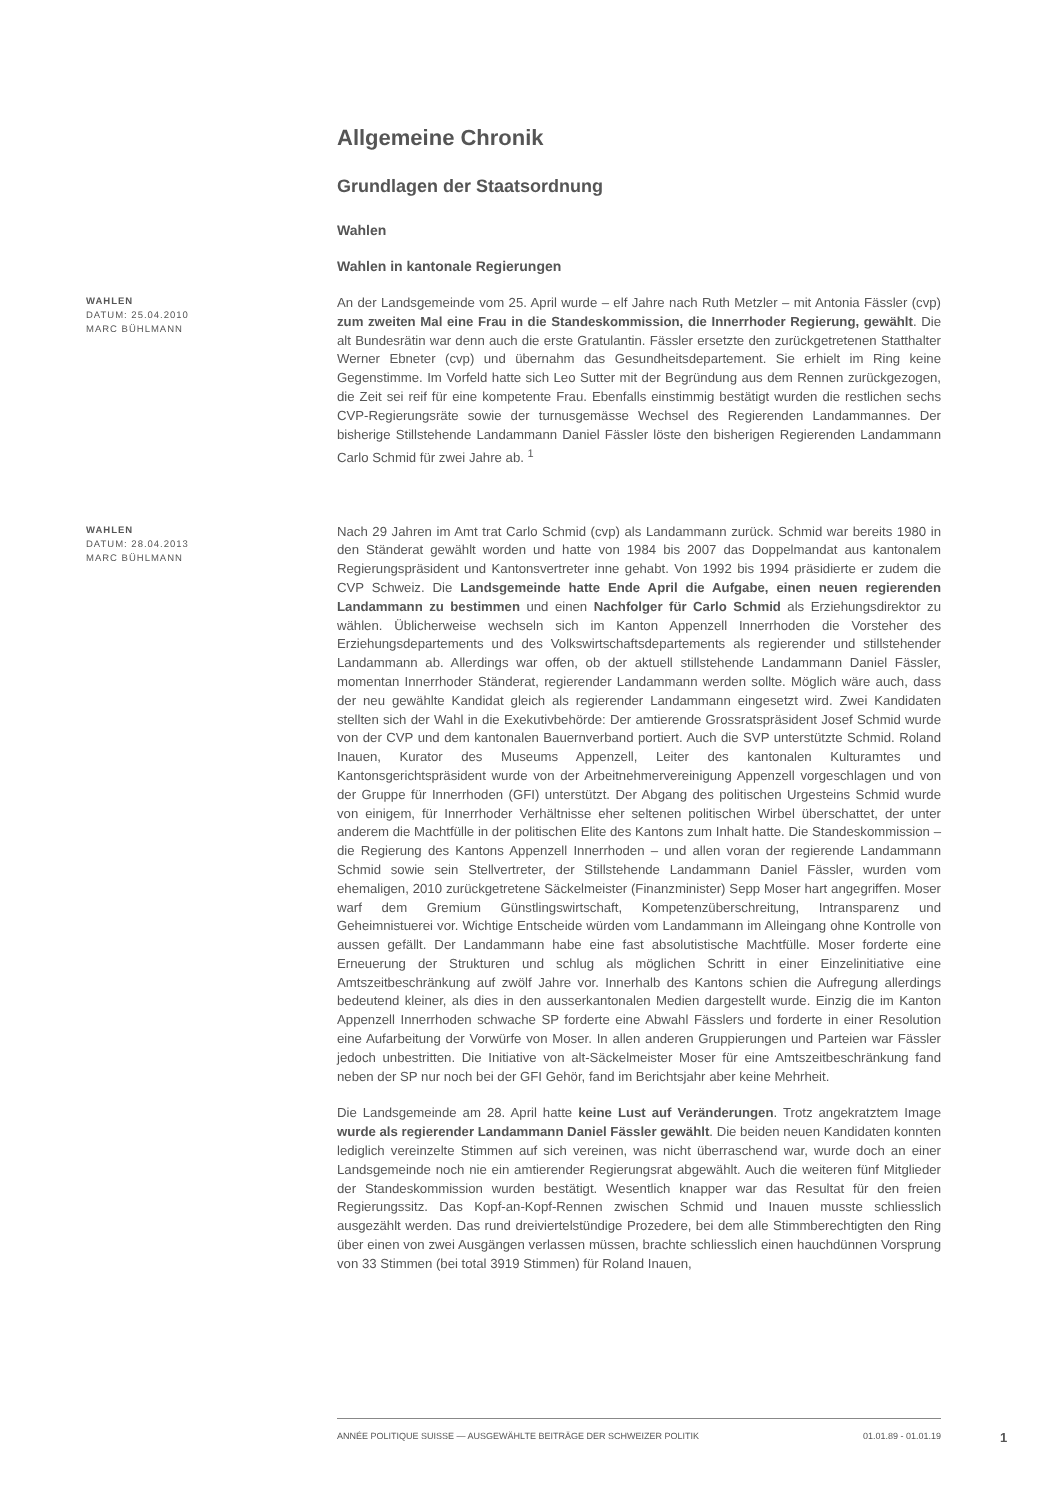Allgemeine Chronik
Grundlagen der Staatsordnung
Wahlen
Wahlen in kantonale Regierungen
WAHLEN
DATUM: 25.04.2010
MARC BÜHLMANN
An der Landsgemeinde vom 25. April wurde – elf Jahre nach Ruth Metzler – mit Antonia Fässler (cvp) zum zweiten Mal eine Frau in die Standeskommission, die Innerrhoder Regierung, gewählt. Die alt Bundesrätin war denn auch die erste Gratulantin. Fässler ersetzte den zurückgetretenen Statthalter Werner Ebneter (cvp) und übernahm das Gesundheitsdepartement. Sie erhielt im Ring keine Gegenstimme. Im Vorfeld hatte sich Leo Sutter mit der Begründung aus dem Rennen zurückgezogen, die Zeit sei reif für eine kompetente Frau. Ebenfalls einstimmig bestätigt wurden die restlichen sechs CVP-Regierungsräte sowie der turnusgemässe Wechsel des Regierenden Landammannes. Der bisherige Stillstehende Landammann Daniel Fässler löste den bisherigen Regierenden Landammann Carlo Schmid für zwei Jahre ab. <sup>1</sup>
WAHLEN
DATUM: 28.04.2013
MARC BÜHLMANN
Nach 29 Jahren im Amt trat Carlo Schmid (cvp) als Landammann zurück. Schmid war bereits 1980 in den Ständerat gewählt worden und hatte von 1984 bis 2007 das Doppelmandat aus kantonalem Regierungspräsident und Kantonsvertreter inne gehabt. Von 1992 bis 1994 präsidierte er zudem die CVP Schweiz. Die Landsgemeinde hatte Ende April die Aufgabe, einen neuen regierenden Landammann zu bestimmen und einen Nachfolger für Carlo Schmid als Erziehungsdirektor zu wählen. Üblicherweise wechseln sich im Kanton Appenzell Innerrhoden die Vorsteher des Erziehungsdepartements und des Volkswirtschaftsdepartements als regierender und stillstehender Landammann ab. Allerdings war offen, ob der aktuell stillstehende Landammann Daniel Fässler, momentan Innerrhoder Ständerat, regierender Landammann werden sollte. Möglich wäre auch, dass der neu gewählte Kandidat gleich als regierender Landammann eingesetzt wird. Zwei Kandidaten stellten sich der Wahl in die Exekutivbehörde: Der amtierende Grossratspräsident Josef Schmid wurde von der CVP und dem kantonalen Bauernverband portiert. Auch die SVP unterstützte Schmid. Roland Inauen, Kurator des Museums Appenzell, Leiter des kantonalen Kulturamtes und Kantonsgerichtspräsident wurde von der Arbeitnehmervereinigung Appenzell vorgeschlagen und von der Gruppe für Innerrhoden (GFI) unterstützt. Der Abgang des politischen Urgesteins Schmid wurde von einigem, für Innerrhoder Verhältnisse eher seltenen politischen Wirbel überschattet, der unter anderem die Machtfülle in der politischen Elite des Kantons zum Inhalt hatte. Die Standeskommission – die Regierung des Kantons Appenzell Innerrhoden – und allen voran der regierende Landammann Schmid sowie sein Stellvertreter, der Stillstehende Landammann Daniel Fässler, wurden vom ehemaligen, 2010 zurückgetretene Säckelmeister (Finanzminister) Sepp Moser hart angegriffen. Moser warf dem Gremium Günstlingswirtschaft, Kompetenzüberschreitung, Intransparenz und Geheimnistuerei vor. Wichtige Entscheide würden vom Landammann im Alleingang ohne Kontrolle von aussen gefällt. Der Landammann habe eine fast absolutistische Machtfülle. Moser forderte eine Erneuerung der Strukturen und schlug als möglichen Schritt in einer Einzelinitiative eine Amtszeitbeschränkung auf zwölf Jahre vor. Innerhalb des Kantons schien die Aufregung allerdings bedeutend kleiner, als dies in den ausserkantonalen Medien dargestellt wurde. Einzig die im Kanton Appenzell Innerrhoden schwache SP forderte eine Abwahl Fässlers und forderte in einer Resolution eine Aufarbeitung der Vorwürfe von Moser. In allen anderen Gruppierungen und Parteien war Fässler jedoch unbestritten. Die Initiative von alt-Säckelmeister Moser für eine Amtszeitbeschränkung fand neben der SP nur noch bei der GFI Gehör, fand im Berichtsjahr aber keine Mehrheit.
Die Landsgemeinde am 28. April hatte keine Lust auf Veränderungen. Trotz angekratztem Image wurde als regierender Landammann Daniel Fässler gewählt. Die beiden neuen Kandidaten konnten lediglich vereinzelte Stimmen auf sich vereinen, was nicht überraschend war, wurde doch an einer Landsgemeinde noch nie ein amtierender Regierungsrat abgewählt. Auch die weiteren fünf Mitglieder der Standeskommission wurden bestätigt. Wesentlich knapper war das Resultat für den freien Regierungssitz. Das Kopf-an-Kopf-Rennen zwischen Schmid und Inauen musste schliesslich ausgezählt werden. Das rund dreiviertelstündige Prozedere, bei dem alle Stimmberechtigten den Ring über einen von zwei Ausgängen verlassen müssen, brachte schliesslich einen hauchdünnen Vorsprung von 33 Stimmen (bei total 3919 Stimmen) für Roland Inauen,
ANNÉE POLITIQUE SUISSE — AUSGEWÄHLTE BEITRÄGE DER SCHWEIZER POLITIK 01.01.89 - 01.01.19
1